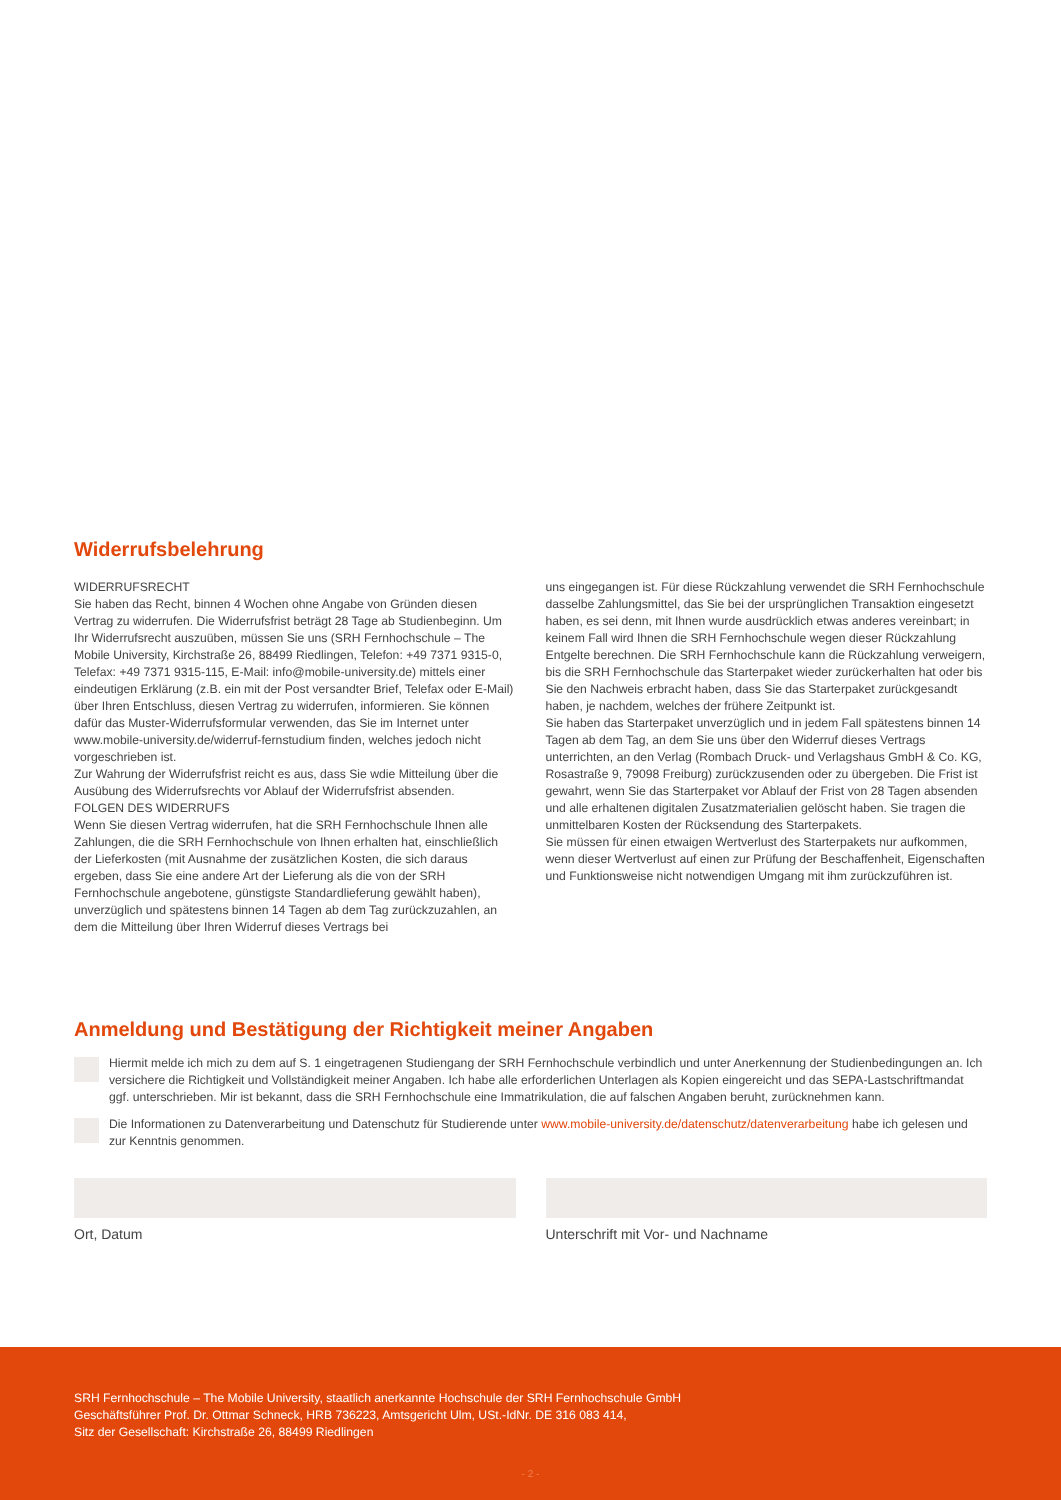Widerrufsbelehrung
WIDERRUFSRECHT
Sie haben das Recht, binnen 4 Wochen ohne Angabe von Gründen diesen Vertrag zu widerrufen. Die Widerrufsfrist beträgt 28 Tage ab Studienbeginn. Um Ihr Widerrufsrecht auszuüben, müssen Sie uns (SRH Fernhochschule – The Mobile University, Kirchstraße 26, 88499 Riedlingen, Telefon: +49 7371 9315-0, Telefax: +49 7371 9315-115, E-Mail: info@mobile-university.de) mittels einer eindeutigen Erklärung (z.B. ein mit der Post versandter Brief, Telefax oder E-Mail) über Ihren Entschluss, diesen Vertrag zu widerrufen, informieren. Sie können dafür das Muster-Widerrufsformular verwenden, das Sie im Internet unter www.mobile-university.de/widerruf-fernstudium finden, welches jedoch nicht vorgeschrieben ist.
Zur Wahrung der Widerrufsfrist reicht es aus, dass Sie wdie Mitteilung über die Ausübung des Widerrufsrechts vor Ablauf der Widerrufsfrist absenden.
FOLGEN DES WIDERRUFS
Wenn Sie diesen Vertrag widerrufen, hat die SRH Fernhochschule Ihnen alle Zahlungen, die die SRH Fernhochschule von Ihnen erhalten hat, einschließlich der Lieferkosten (mit Ausnahme der zusätzlichen Kosten, die sich daraus ergeben, dass Sie eine andere Art der Lieferung als die von der SRH Fernhochschule angebotene, günstigste Standardlieferung gewählt haben), unverzüglich und spätestens binnen 14 Tagen ab dem Tag zurückzuzahlen, an dem die Mitteilung über Ihren Widerruf dieses Vertrags bei
uns eingegangen ist. Für diese Rückzahlung verwendet die SRH Fernhochschule dasselbe Zahlungsmittel, das Sie bei der ursprünglichen Transaktion eingesetzt haben, es sei denn, mit Ihnen wurde ausdrücklich etwas anderes vereinbart; in keinem Fall wird Ihnen die SRH Fernhochschule wegen dieser Rückzahlung Entgelte berechnen. Die SRH Fernhochschule kann die Rückzahlung verweigern, bis die SRH Fernhochschule das Starterpaket wieder zurückerhalten hat oder bis Sie den Nachweis erbracht haben, dass Sie das Starterpaket zurückgesandt haben, je nachdem, welches der frühere Zeitpunkt ist.
Sie haben das Starterpaket unverzüglich und in jedem Fall spätestens binnen 14 Tagen ab dem Tag, an dem Sie uns über den Widerruf dieses Vertrags unterrichten, an den Verlag (Rombach Druck- und Verlagshaus GmbH & Co. KG, Rosastraße 9, 79098 Freiburg) zurückzusenden oder zu übergeben. Die Frist ist gewahrt, wenn Sie das Starterpaket vor Ablauf der Frist von 28 Tagen absenden und alle erhaltenen digitalen Zusatzmaterialien gelöscht haben. Sie tragen die unmittelbaren Kosten der Rücksendung des Starterpakets.
Sie müssen für einen etwaigen Wertverlust des Starterpakets nur aufkommen, wenn dieser Wertverlust auf einen zur Prüfung der Beschaffenheit, Eigenschaften und Funktionsweise nicht notwendigen Umgang mit ihm zurückzuführen ist.
Anmeldung und Bestätigung der Richtigkeit meiner Angaben
Hiermit melde ich mich zu dem auf S. 1 eingetragenen Studiengang der SRH Fernhochschule verbindlich und unter Anerkennung der Studienbedingungen an. Ich versichere die Richtigkeit und Vollständigkeit meiner Angaben. Ich habe alle erforderlichen Unterlagen als Kopien eingereicht und das SEPA-Lastschriftmandat ggf. unterschrieben. Mir ist bekannt, dass die SRH Fernhochschule eine Immatrikulation, die auf falschen Angaben beruht, zurücknehmen kann.
Die Informationen zu Datenverarbeitung und Datenschutz für Studierende unter www.mobile-university.de/datenschutz/datenverarbeitung habe ich gelesen und zur Kenntnis genommen.
Ort, Datum Unterschrift mit Vor- und Nachname
SRH Fernhochschule – The Mobile University, staatlich anerkannte Hochschule der SRH Fernhochschule GmbH
Geschäftsführer Prof. Dr. Ottmar Schneck, HRB 736223, Amtsgericht Ulm, USt.-IdNr. DE 316 083 414,
Sitz der Gesellschaft: Kirchstraße 26, 88499 Riedlingen
- 2 -